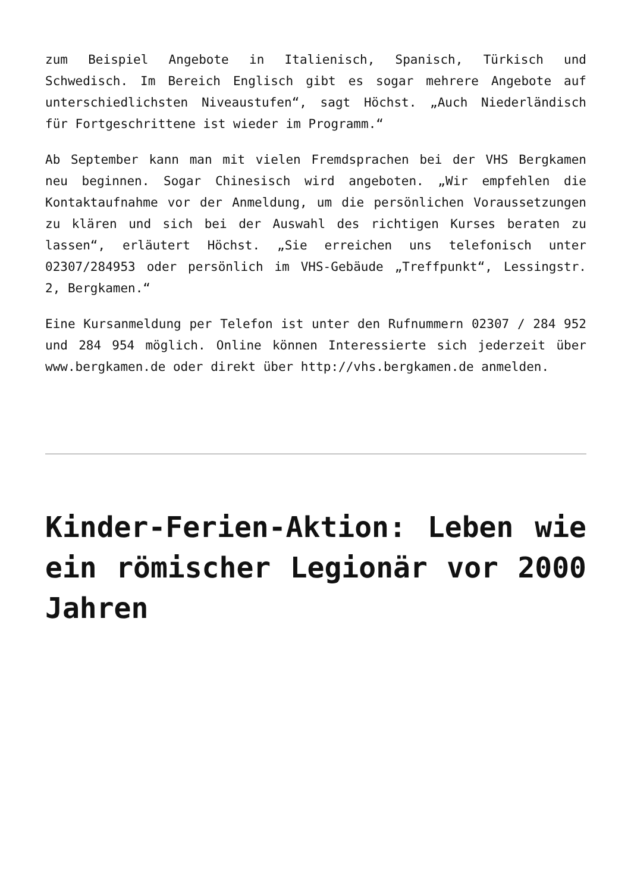zum Beispiel Angebote in Italienisch, Spanisch, Türkisch und Schwedisch. Im Bereich Englisch gibt es sogar mehrere Angebote auf unterschiedlichsten Niveaustufen“, sagt Höchst. „Auch Niederländisch für Fortgeschrittene ist wieder im Programm.“
Ab September kann man mit vielen Fremdsprachen bei der VHS Bergkamen neu beginnen. Sogar Chinesisch wird angeboten. „Wir empfehlen die Kontaktaufnahme vor der Anmeldung, um die persönlichen Voraussetzungen zu klären und sich bei der Auswahl des richtigen Kurses beraten zu lassen“, erläutert Höchst. „Sie erreichen uns telefonisch unter 02307/284953 oder persönlich im VHS-Gebäude „Treffpunkt“, Lessingstr. 2, Bergkamen.“
Eine Kursanmeldung per Telefon ist unter den Rufnummern 02307 / 284 952 und 284 954 möglich. Online können Interessierte sich jederzeit über www.bergkamen.de oder direkt über http://vhs.bergkamen.de anmelden.
Kinder-Ferien-Aktion: Leben wie ein römischer Legionär vor 2000 Jahren